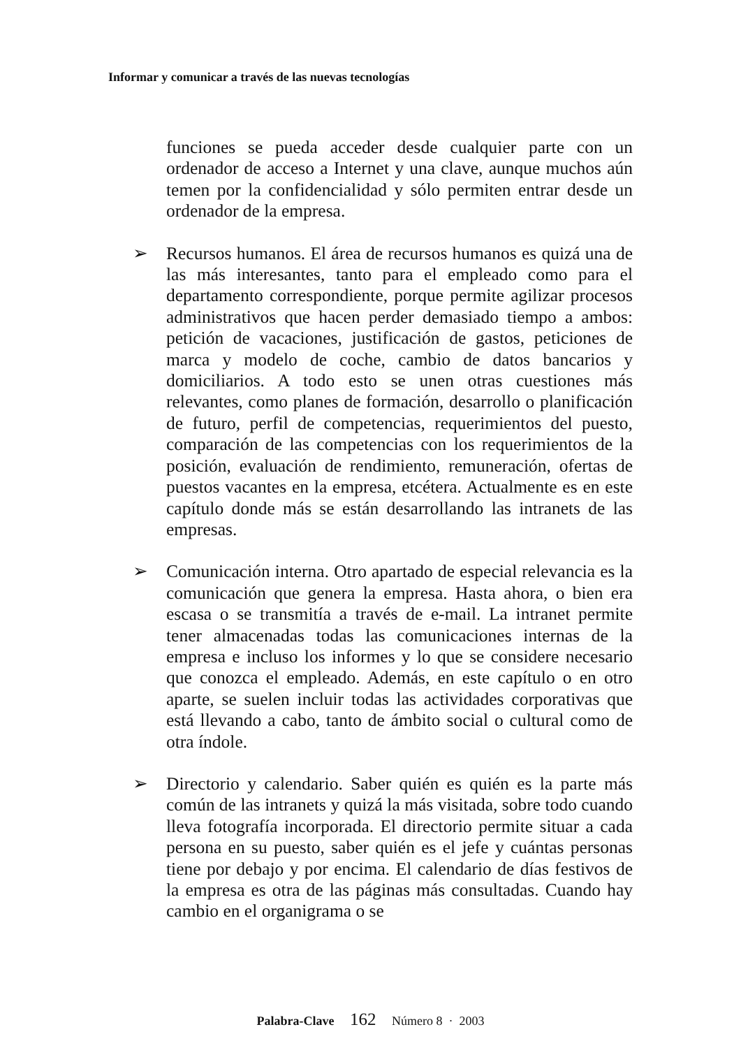Informar y comunicar a través de las nuevas tecnologías
funciones se pueda acceder desde cualquier parte con un ordenador de acceso a Internet y una clave, aunque muchos aún temen por la confidencialidad y sólo permiten entrar desde un ordenador de la empresa.
➢ Recursos humanos. El área de recursos humanos es quizá una de las más interesantes, tanto para el empleado como para el departamento correspondiente, porque permite agilizar procesos administrativos que hacen perder demasiado tiempo a ambos: petición de vacaciones, justificación de gastos, peticiones de marca y modelo de coche, cambio de datos bancarios y domiciliarios. A todo esto se unen otras cuestiones más relevantes, como planes de formación, desarrollo o planificación de futuro, perfil de competencias, requerimientos del puesto, comparación de las competencias con los requerimientos de la posición, evaluación de rendimiento, remuneración, ofertas de puestos vacantes en la empresa, etcétera. Actualmente es en este capítulo donde más se están desarrollando las intranets de las empresas.
➢ Comunicación interna. Otro apartado de especial relevancia es la comunicación que genera la empresa. Hasta ahora, o bien era escasa o se transmitía a través de e-mail. La intranet permite tener almacenadas todas las comunicaciones internas de la empresa e incluso los informes y lo que se considere necesario que conozca el empleado. Además, en este capítulo o en otro aparte, se suelen incluir todas las actividades corporativas que está llevando a cabo, tanto de ámbito social o cultural como de otra índole.
➢ Directorio y calendario. Saber quién es quién es la parte más común de las intranets y quizá la más visitada, sobre todo cuando lleva fotografía incorporada. El directorio permite situar a cada persona en su puesto, saber quién es el jefe y cuántas personas tiene por debajo y por encima. El calendario de días festivos de la empresa es otra de las páginas más consultadas. Cuando hay cambio en el organigrama o se
Palabra-Clave 162 Número 8 · 2003